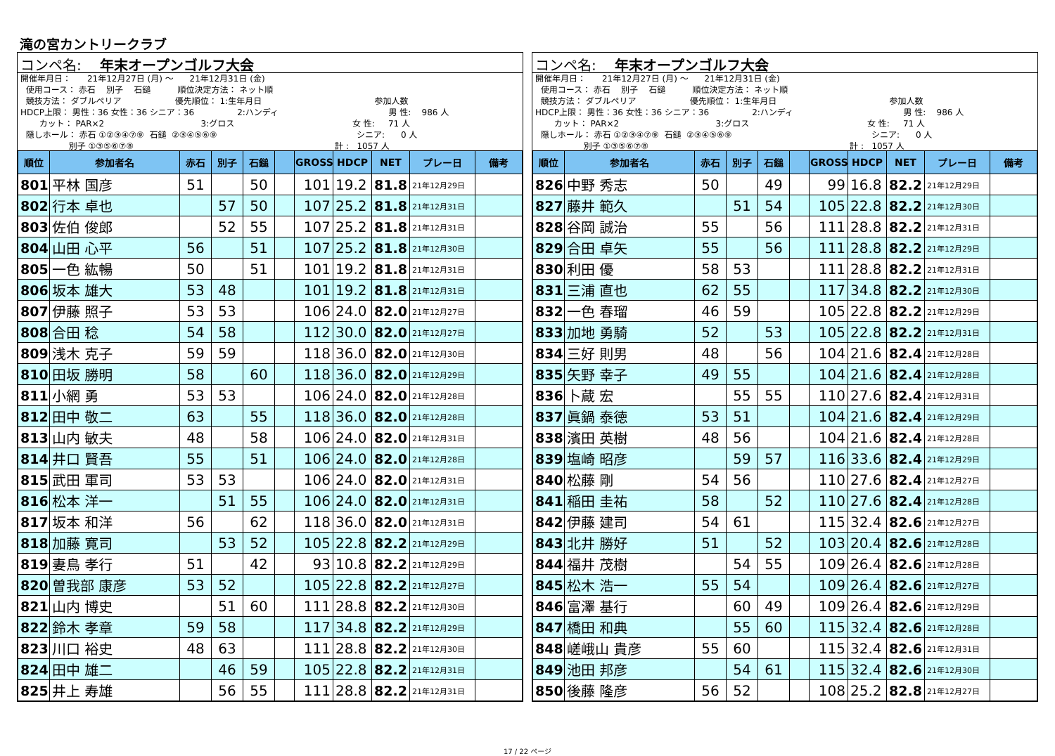滝の宮カントリークラブ
コンペ名: 年末オープンゴルフ大会
開催年月日： 21年12月27日 (月) ～ 21年12月31日 (金)
使用コース： 赤石 別子 石鎚 順位決定方法： ネット順
競技方法： ダブルペリア 優先順位： 1:生年月日 参加人数
HDCP上限： 男性：36 女性：36 シニア：36 2:ハンディ 男 性: 986 人
カット： PAR×2 3:グロス 女 性: 71 人
隠しホール： 赤石 ①②③④⑦⑨ 石鎚 ②③④⑤⑥⑨ シニア: 0 人
別子 ①③⑤⑥⑦⑧ 計 : 1057 人
| 順位 | 参加者名 | 赤石 | 別子 | 石鎚 | | GROSS | HDCP | NET | プレー日 | 備考 |
| --- | --- | --- | --- | --- | --- | --- | --- | --- | --- | --- |
| 801 | 平林 国彦 | 51 | | 50 | | 101 | 19.2 | 81.8 | 21年12月29日 | |
| 802 | 行本 卓也 | | 57 | 50 | | 107 | 25.2 | 81.8 | 21年12月31日 | |
| 803 | 佐伯 俊郎 | | 52 | 55 | | 107 | 25.2 | 81.8 | 21年12月31日 | |
| 804 | 山田 心平 | 56 | | 51 | | 107 | 25.2 | 81.8 | 21年12月30日 | |
| 805 | 一色 紘暢 | 50 | | 51 | | 101 | 19.2 | 81.8 | 21年12月31日 | |
| 806 | 坂本 雄大 | 53 | 48 | | | 101 | 19.2 | 81.8 | 21年12月31日 | |
| 807 | 伊藤 照子 | 53 | 53 | | | 106 | 24.0 | 82.0 | 21年12月27日 | |
| 808 | 合田 稔 | 54 | 58 | | | 112 | 30.0 | 82.0 | 21年12月27日 | |
| 809 | 浅木 克子 | 59 | 59 | | | 118 | 36.0 | 82.0 | 21年12月30日 | |
| 810 | 田坂 勝明 | 58 | | 60 | | 118 | 36.0 | 82.0 | 21年12月29日 | |
| 811 | 小網 勇 | 53 | 53 | | | 106 | 24.0 | 82.0 | 21年12月28日 | |
| 812 | 田中 敬二 | 63 | | 55 | | 118 | 36.0 | 82.0 | 21年12月28日 | |
| 813 | 山内 敏夫 | 48 | | 58 | | 106 | 24.0 | 82.0 | 21年12月31日 | |
| 814 | 井口 賢吾 | 55 | | 51 | | 106 | 24.0 | 82.0 | 21年12月28日 | |
| 815 | 武田 軍司 | 53 | 53 | | | 106 | 24.0 | 82.0 | 21年12月31日 | |
| 816 | 松本 洋一 | | 51 | 55 | | 106 | 24.0 | 82.0 | 21年12月31日 | |
| 817 | 坂本 和洋 | 56 | | 62 | | 118 | 36.0 | 82.0 | 21年12月31日 | |
| 818 | 加藤 寛司 | | 53 | 52 | | 105 | 22.8 | 82.2 | 21年12月29日 | |
| 819 | 妻鳥 孝行 | 51 | | 42 | | 93 | 10.8 | 82.2 | 21年12月29日 | |
| 820 | 曽我部 康彦 | 53 | 52 | | | 105 | 22.8 | 82.2 | 21年12月27日 | |
| 821 | 山内 博史 | | 51 | 60 | | 111 | 28.8 | 82.2 | 21年12月30日 | |
| 822 | 鈴木 孝章 | 59 | 58 | | | 117 | 34.8 | 82.2 | 21年12月29日 | |
| 823 | 川口 裕史 | 48 | 63 | | | 111 | 28.8 | 82.2 | 21年12月30日 | |
| 824 | 田中 雄二 | | 46 | 59 | | 105 | 22.8 | 82.2 | 21年12月31日 | |
| 825 | 井上 寿雄 | | 56 | 55 | | 111 | 28.8 | 82.2 | 21年12月31日 | |
コンペ名: 年末オープンゴルフ大会
開催年月日： 21年12月27日 (月) ～ 21年12月31日 (金)
使用コース： 赤石 別子 石鎚 順位決定方法： ネット順
競技方法： ダブルペリア 優先順位： 1:生年月日 参加人数
HDCP上限： 男性：36 女性：36 シニア：36 2:ハンディ 男 性: 986 人
カット： PAR×2 3:グロス 女 性: 71 人
隠しホール： 赤石 ①②③④⑦⑨ 石鎚 ②③④⑤⑥⑨ シニア: 0 人
別子 ①③⑤⑥⑦⑧ 計 : 1057 人
| 順位 | 参加者名 | 赤石 | 別子 | 石鎚 | | GROSS | HDCP | NET | プレー日 | 備考 |
| --- | --- | --- | --- | --- | --- | --- | --- | --- | --- | --- |
| 826 | 中野 秀志 | 50 | | 49 | | 99 | 16.8 | 82.2 | 21年12月29日 | |
| 827 | 藤井 範久 | | 51 | 54 | | 105 | 22.8 | 82.2 | 21年12月30日 | |
| 828 | 谷岡 誠治 | 55 | | 56 | | 111 | 28.8 | 82.2 | 21年12月31日 | |
| 829 | 合田 卓矢 | 55 | | 56 | | 111 | 28.8 | 82.2 | 21年12月29日 | |
| 830 | 利田 優 | 58 | 53 | | | 111 | 28.8 | 82.2 | 21年12月31日 | |
| 831 | 三浦 直也 | 62 | 55 | | | 117 | 34.8 | 82.2 | 21年12月30日 | |
| 832 | 一色 春瑠 | 46 | 59 | | | 105 | 22.8 | 82.2 | 21年12月29日 | |
| 833 | 加地 勇騎 | 52 | | 53 | | 105 | 22.8 | 82.2 | 21年12月31日 | |
| 834 | 三好 則男 | 48 | | 56 | | 104 | 21.6 | 82.4 | 21年12月28日 | |
| 835 | 矢野 幸子 | 49 | 55 | | | 104 | 21.6 | 82.4 | 21年12月28日 | |
| 836 | 卜蔵 宏 | | 55 | 55 | | 110 | 27.6 | 82.4 | 21年12月31日 | |
| 837 | 眞鍋 泰徳 | 53 | 51 | | | 104 | 21.6 | 82.4 | 21年12月29日 | |
| 838 | 濱田 英樹 | 48 | 56 | | | 104 | 21.6 | 82.4 | 21年12月28日 | |
| 839 | 塩崎 昭彦 | | 59 | 57 | | 116 | 33.6 | 82.4 | 21年12月29日 | |
| 840 | 松藤 剛 | 54 | 56 | | | 110 | 27.6 | 82.4 | 21年12月27日 | |
| 841 | 稲田 圭祐 | 58 | | 52 | | 110 | 27.6 | 82.4 | 21年12月28日 | |
| 842 | 伊藤 建司 | 54 | 61 | | | 115 | 32.4 | 82.6 | 21年12月27日 | |
| 843 | 北井 勝好 | 51 | | 52 | | 103 | 20.4 | 82.6 | 21年12月28日 | |
| 844 | 福井 茂樹 | | 54 | 55 | | 109 | 26.4 | 82.6 | 21年12月28日 | |
| 845 | 松木 浩一 | 55 | 54 | | | 109 | 26.4 | 82.6 | 21年12月27日 | |
| 846 | 富澤 基行 | | 60 | 49 | | 109 | 26.4 | 82.6 | 21年12月29日 | |
| 847 | 橋田 和典 | | 55 | 60 | | 115 | 32.4 | 82.6 | 21年12月28日 | |
| 848 | 嵯峨山 貴彦 | 55 | 60 | | | 115 | 32.4 | 82.6 | 21年12月31日 | |
| 849 | 池田 邦彦 | | 54 | 61 | | 115 | 32.4 | 82.6 | 21年12月30日 | |
| 850 | 後藤 隆彦 | 56 | 52 | | | 108 | 25.2 | 82.8 | 21年12月27日 | |
17 / 22 ページ